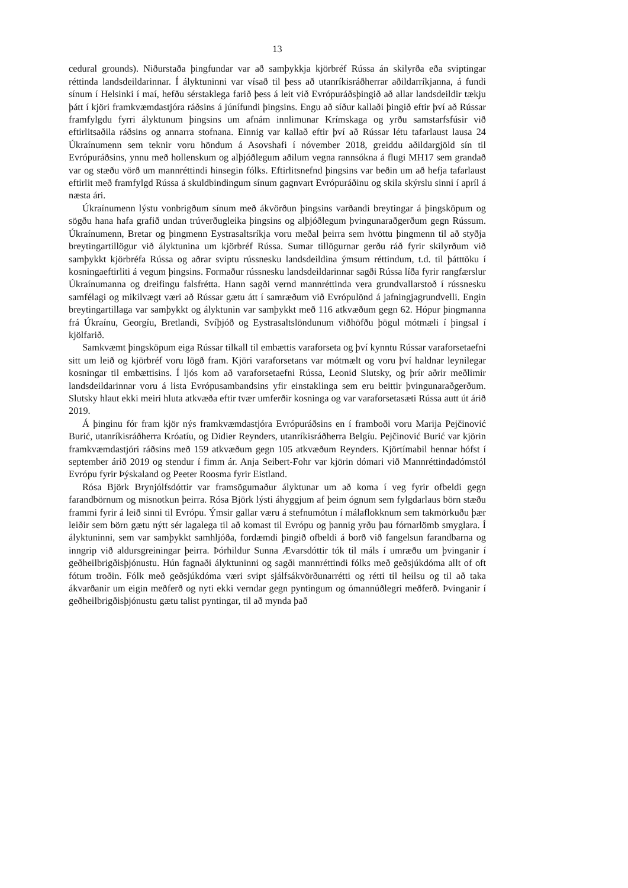13
cedural grounds). Niðurstaða þingfundar var að samþykkja kjörbréf Rússa án skilyrða eða sviptingar réttinda landsdeildarinnar. Í ályktuninni var vísað til þess að utanríkisráðherrar aðildarríkjanna, á fundi sínum í Helsinki í maí, hefðu sérstaklega farið þess á leit við Evrópuráðsþingið að allar landsdeildir tækju þátt í kjöri framkvæmdastjóra ráðsins á júnífundi þingsins. Engu að síður kallaði þingið eftir því að Rússar framfylgdu fyrri ályktunum þingsins um afnám innlimunar Krímskaga og yrðu samstarfsfúsir við eftirlitsaðila ráðsins og annarra stofnana. Einnig var kallað eftir því að Rússar létu tafarlaust lausa 24 Úkraínumenn sem teknir voru höndum á Asovshafi í nóvember 2018, greiddu aðildargjöld sín til Evrópuráðsins, ynnu með hollenskum og alþjóðlegum aðilum vegna rannsókna á flugi MH17 sem grandað var og stæðu vörð um mannréttindi hinsegin fólks. Eftirlitsnefnd þingsins var beðin um að hefja tafarlaust eftirlit með framfylgd Rússa á skuldbindingum sínum gagnvart Evrópuráðinu og skila skýrslu sinni í apríl á næsta ári.
Úkraínumenn lýstu vonbrigðum sínum með ákvörðun þingsins varðandi breytingar á þingsköpum og sögðu hana hafa grafið undan trúverðugleika þingsins og alþjóðlegum þvingunaraðgerðum gegn Rússum. Úkraínumenn, Bretar og þingmenn Eystrasaltsríkja voru meðal þeirra sem hvöttu þingmenn til að styðja breytingartillögur við ályktunina um kjörbréf Rússa. Sumar tillögurnar gerðu ráð fyrir skilyrðum við samþykkt kjörbréfa Rússa og aðrar sviptu rússnesku landsdeildina ýmsum réttindum, t.d. til þátttöku í kosningaeftirliti á vegum þingsins. Formaður rússnesku landsdeildarinnar sagði Rússa líða fyrir rangfærslur Úkraínumanna og dreifingu falsfrétta. Hann sagði vernd mannréttinda vera grundvallarstoð í rússnesku samfélagi og mikilvægt væri að Rússar gætu átt í samræðum við Evrópulönd á jafningjagrundvelli. Engin breytingartillaga var samþykkt og ályktunin var samþykkt með 116 atkvæðum gegn 62. Hópur þingmanna frá Úkraínu, Georgíu, Bretlandi, Svíþjóð og Eystrasaltslöndunum viðhöfðu þögul mótmæli í þingsal í kjölfarið.
Samkvæmt þingsköpum eiga Rússar tilkall til embættis varaforseta og því kynntu Rússar varaforsetaefni sitt um leið og kjörbréf voru lögð fram. Kjöri varaforsetans var mótmælt og voru því haldnar leynilegar kosningar til embættisins. Í ljós kom að varaforsetaefni Rússa, Leonid Slutsky, og þrír aðrir meðlimir landsdeildarinnar voru á lista Evrópusambandsins yfir einstaklinga sem eru beittir þvingunaraðgerðum. Slutsky hlaut ekki meiri hluta atkvæða eftir tvær umferðir kosninga og var varaforsetasæti Rússa autt út árið 2019.
Á þinginu fór fram kjör nýs framkvæmdastjóra Evrópuráðsins en í framboði voru Marija Pejčinović Burić, utanríkisráðherra Króatíu, og Didier Reynders, utanríkisráðherra Belgíu. Pejčinović Burić var kjörin framkvæmdastjóri ráðsins með 159 atkvæðum gegn 105 atkvæðum Reynders. Kjörtímabil hennar hófst í september árið 2019 og stendur í fimm ár. Anja Seibert-Fohr var kjörin dómari við Mannréttindadómstól Evrópu fyrir Þýskaland og Peeter Roosma fyrir Eistland.
Rósa Björk Brynjólfsdóttir var framsögumaður ályktunar um að koma í veg fyrir ofbeldi gegn farandbörnum og misnotkun þeirra. Rósa Björk lýsti áhyggjum af þeim ógnum sem fylgdarlaus börn stæðu frammi fyrir á leið sinni til Evrópu. Ýmsir gallar væru á stefnumótun í málaflokknum sem takmörkuðu þær leiðir sem börn gætu nýtt sér lagalega til að komast til Evrópu og þannig yrðu þau fórnarlömb smyglara. Í ályktuninni, sem var samþykkt samhljóða, fordæmdi þingið ofbeldi á borð við fangelsun farandbarna og inngrip við aldursgreiningar þeirra. Þórhildur Sunna Ævarsdóttir tók til máls í umræðu um þvinganir í geðheilbrigðisþjónustu. Hún fagnaði ályktuninni og sagði mannréttindi fólks með geðsjúkdóma allt of oft fótum troðin. Fólk með geðsjúkdóma væri svipt sjálfsákvörðunarrétti og rétti til heilsu og til að taka ákvarðanir um eigin meðferð og nyti ekki verndar gegn pyntingum og ómannúðlegri meðferð. Þvinganir í geðheilbrigðisþjónustu gætu talist pyntingar, til að mynda það